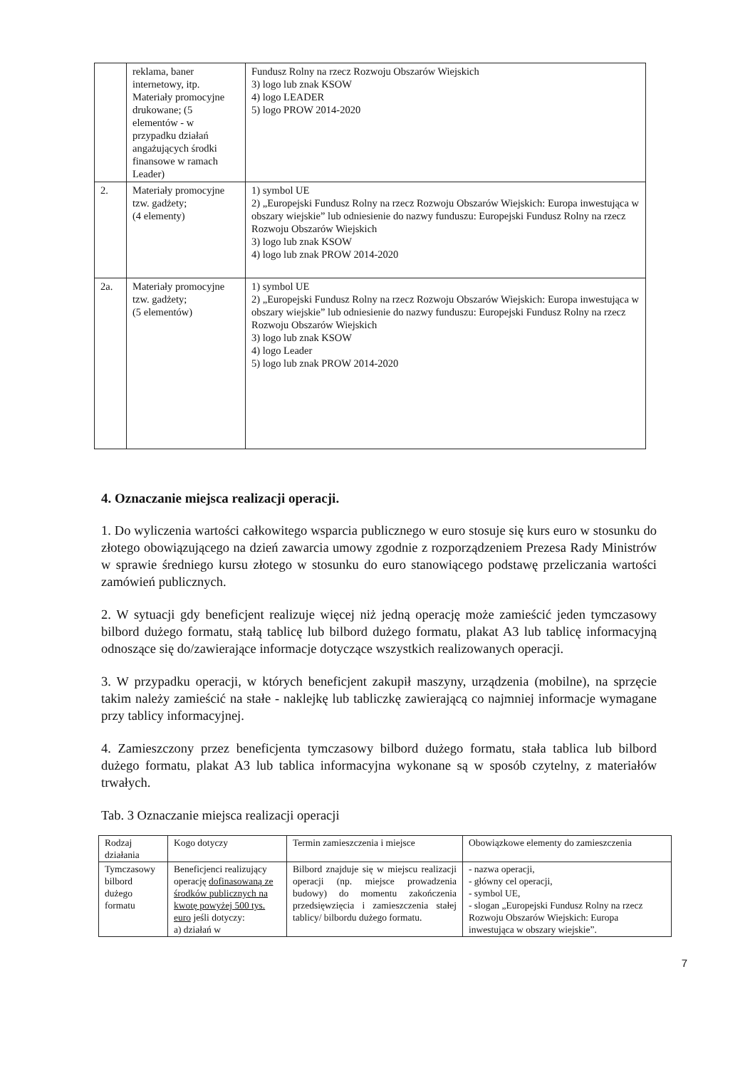| | reklama, baner internetowy, itp. Materiały promocyjne drukowane; (5 elementów - w przypadku działań angażujących środki finansowe w ramach Leader) | Fundusz Rolny na rzecz Rozwoju Obszarów Wiejskich 3) logo lub znak KSOW 4) logo LEADER 5) logo PROW 2014-2020 |
| 2. | Materiały promocyjne tzw. gadżety; (4 elementy) | 1) symbol UE 2) „Europejski Fundusz Rolny na rzecz Rozwoju Obszarów Wiejskich: Europa inwestująca w obszary wiejskie” lub odniesienie do nazwy funduszu: Europejski Fundusz Rolny na rzecz Rozwoju Obszarów Wiejskich 3) logo lub znak KSOW 4) logo lub znak PROW 2014-2020 |
| 2a. | Materiały promocyjne tzw. gadżety; (5 elementów) | 1) symbol UE 2) „Europejski Fundusz Rolny na rzecz Rozwoju Obszarów Wiejskich: Europa inwestująca w obszary wiejskie” lub odniesienie do nazwy funduszu: Europejski Fundusz Rolny na rzecz Rozwoju Obszarów Wiejskich 3) logo lub znak KSOW 4) logo Leader 5) logo lub znak PROW 2014-2020 |
4. Oznaczanie miejsca realizacji operacji.
1. Do wyliczenia wartości całkowitego wsparcia publicznego w euro stosuje się kurs euro w stosunku do złotego obowiązującego na dzień zawarcia umowy zgodnie z rozporządzeniem Prezesa Rady Ministrów w sprawie średniego kursu złotego w stosunku do euro stanowiącego podstawę przeliczania wartości zamówień publicznych.
2. W sytuacji gdy beneficjent realizuje więcej niż jedną operację może zamieścić jeden tymczasowy bilbord dużego formatu, stałą tablicę lub bilbord dużego formatu, plakat A3 lub tablicę informacyjną odnoszące się do/zawierające informacje dotyczące wszystkich realizowanych operacji.
3. W przypadku operacji, w których beneficjent zakupił maszyny, urządzenia (mobilne), na sprzęcie takim należy zamieścić na stałe - naklejkę lub tabliczkę zawierającą co najmniej informacje wymagane przy tablicy informacyjnej.
4. Zamieszczony przez beneficjenta tymczasowy bilbord dużego formatu, stała tablica lub bilbord dużego formatu, plakat A3 lub tablica informacyjna wykonane są w sposób czytelny, z materiałów trwałych.
Tab. 3 Oznaczanie miejsca realizacji operacji
| Rodzaj działania | Kogo dotyczy | Termin zamieszczenia i miejsce | Obowiązkowe elementy do zamieszczenia |
| --- | --- | --- | --- |
| Tymczasowy bilbord dużego formatu | Beneficjenci realizujący operację dofinasowaną ze środków publicznych na kwotę powyżej 500 tys. euro jeśli dotyczy: a) działań w | Bilbord znajduje się w miejscu realizacji operacji (np. miejsce prowadzenia budowy) do momentu zakończenia przedsięwzięcia i zamieszczenia stałej tablicy/ bilbordu dużego formatu. | - nazwa operacji, - główny cel operacji, - symbol UE, - slogan „Europejski Fundusz Rolny na rzecz Rozwoju Obszarów Wiejskich: Europa inwestująca w obszary wiejskie”. |
7